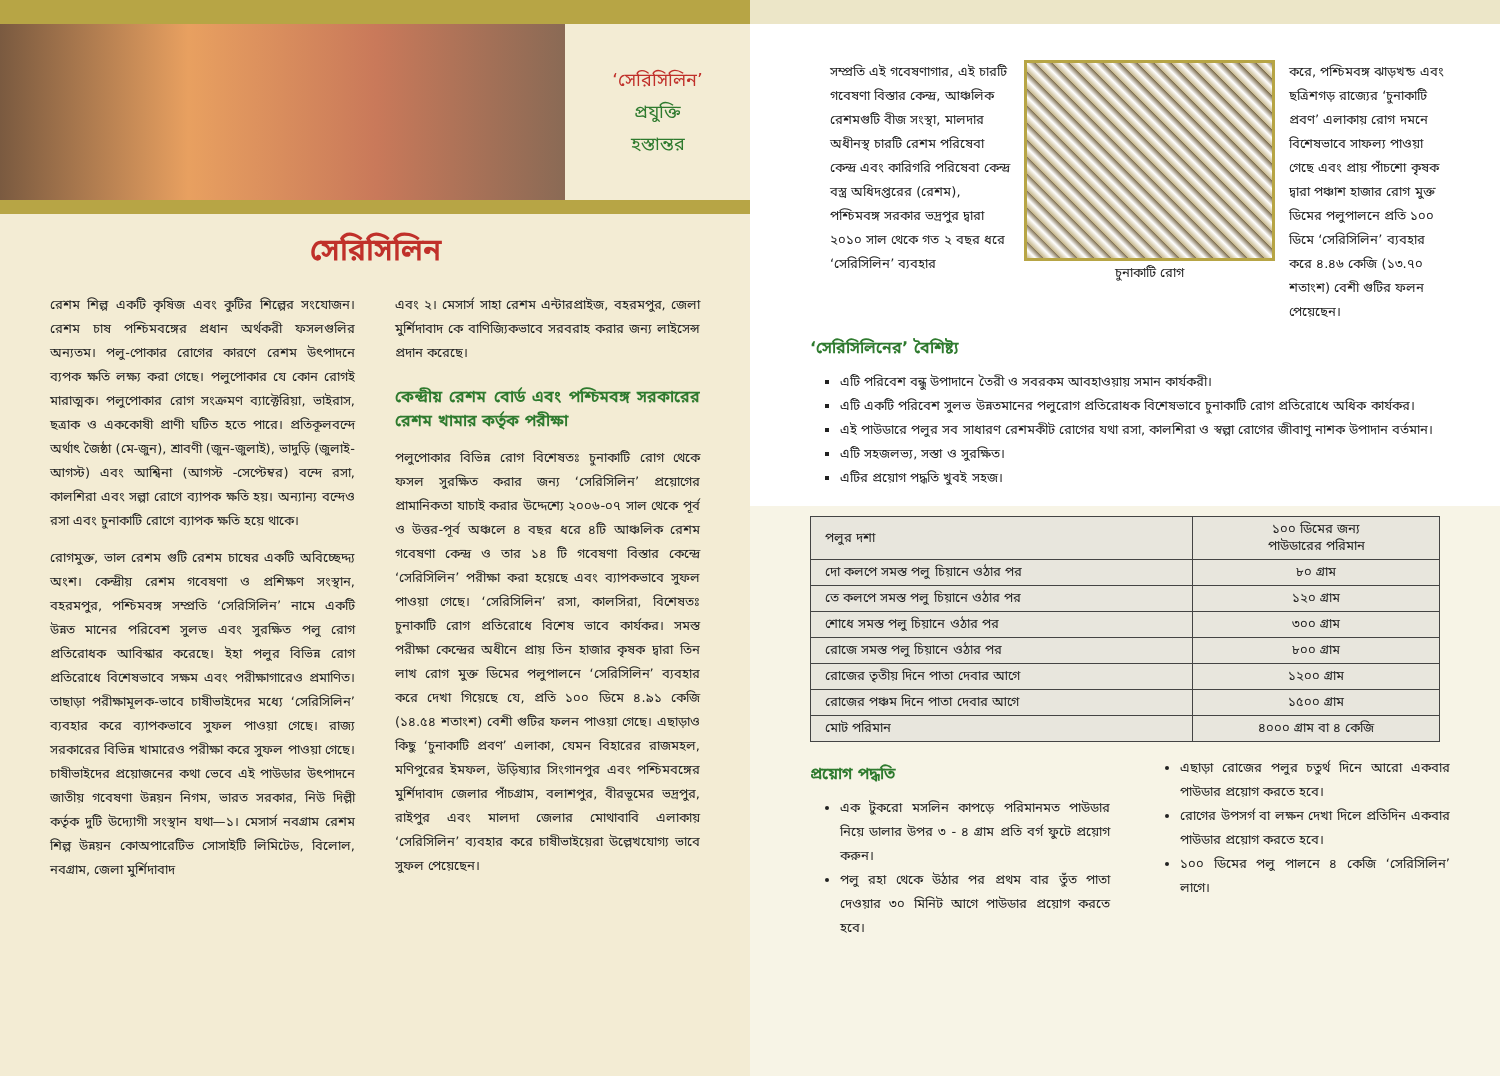‘সেরিসিলিন’
প্রযুক্তি
হস্তান্তর
সেরিসিলিন
রেশম শিল্প একটি কৃষিজ এবং কুটির শিল্পের সংযোজন। রেশম চাষ পশ্চিমবঙ্গের প্রধান অর্থকরী ফসলগুলির অন্যতম। পলু-পোকার রোগের কারণে রেশম উৎপাদনে ব্যপক ক্ষতি লক্ষ্য করা গেছে। পলুপোকার যে কোন রোগই মারাত্মক। পলুপোকার রোগ সংক্রমণ ব্যাক্টেরিয়া, ভাইরাস, ছত্রাক ও এককোষী প্রাণী ঘটিত হতে পারে। প্রতিকূলবন্দে অর্থাৎ জৈষ্ঠা (মে-জুন), শ্রাবণী (জুন-জুলাই), ভাদুড়ি (জুলাই-আগস্ট) এবং আশ্বিনা (আগস্ট -সেপ্টেম্বর) বন্দে রসা, কালশিরা এবং সল্পা রোগে ব্যাপক ক্ষতি হয়। অন্যান্য বন্দেও রসা এবং চুনাকাটি রোগে ব্যাপক ক্ষতি হয়ে থাকে।
রোগমুক্ত, ভাল রেশম গুটি রেশম চাষের একটি অবিচ্ছেদ্দ্য অংশ। কেন্দ্রীয় রেশম গবেষণা ও প্রশিক্ষণ সংস্থান, বহরমপুর, পশ্চিমবঙ্গ সম্প্রতি ‘সেরিসিলিন’ নামে একটি উন্নত মানের পরিবেশ সুলভ এবং সুরক্ষিত পলু রোগ প্রতিরোধক আবিস্কার করেছে। ইহা পলুর বিভিন্ন রোগ প্রতিরোধে বিশেষভাবে সক্ষম এবং পরীক্ষাগারেও প্রমাণিত। তাছাড়া পরীক্ষামূলক-ভাবে চাষীভাইদের মধ্যে ‘সেরিসিলিন’ ব্যবহার করে ব্যাপকভাবে সুফল পাওয়া গেছে। রাজ্য সরকারের বিভিন্ন খামারেও পরীক্ষা করে সুফল পাওয়া গেছে। চাষীভাইদের প্রয়োজনের কথা ভেবে এই পাউডার উৎপাদনে জাতীয় গবেষণা উন্নয়ন নিগম, ভারত সরকার, নিউ দিল্লী কর্তৃক দুটি উদ্যোগী সংস্থান যথা—১। মেসার্স নবগ্রাম রেশম শিল্প উন্নয়ন কোঅপারেটিভ সোসাইটি লিমিটেড, বিলোল, নবগ্রাম, জেলা মুর্শিদাবাদ
এবং ২। মেসার্স সাহা রেশম এন্টারপ্রাইজ, বহরমপুর, জেলা মুর্শিদাবাদ কে বাণিজ্যিকভাবে সরবরাহ করার জন্য লাইসেন্স প্রদান করেছে।
কেন্দ্রীয় রেশম বোর্ড এবং পশ্চিমবঙ্গ সরকারের রেশম খামার কর্তৃক পরীক্ষা
পলুপোকার বিভিন্ন রোগ বিশেষতঃ চুনাকাটি রোগ থেকে ফসল সুরক্ষিত করার জন্য ‘সেরিসিলিন’ প্রয়োগের প্রামানিকতা যাচাই করার উদ্দেশ্যে ২০০৬-০৭ সাল থেকে পূর্ব ও উত্তর-পূর্ব অঞ্চলে ৪ বছর ধরে ৪টি আঞ্চলিক রেশম গবেষণা কেন্দ্র ও তার ১৪ টি গবেষণা বিস্তার কেন্দ্রে ‘সেরিসিলিন’ পরীক্ষা করা হয়েছে এবং ব্যাপকভাবে সুফল পাওয়া গেছে। ‘সেরিসিলিন’ রসা, কালসিরা, বিশেষতঃ চুনাকাটি রোগ প্রতিরোধে বিশেষ ভাবে কার্যকর। সমস্ত পরীক্ষা কেন্দ্রের অধীনে প্রায় তিন হাজার কৃষক দ্বারা তিন লাখ রোগ মুক্ত ডিমের পলুপালনে ‘সেরিসিলিন’ ব্যবহার করে দেখা গিয়েছে যে, প্রতি ১০০ ডিমে ৪.৯১ কেজি (১৪.৫৪ শতাংশ) বেশী গুটির ফলন পাওয়া গেছে। এছাড়াও কিছু ‘চুনাকাটি প্রবণ’ এলাকা, যেমন বিহারের রাজমহল, মণিপুরের ইমফল, উড়িষ্যার সিংগানপুর এবং পশ্চিমবঙ্গের মুর্শিদাবাদ জেলার পাঁচগ্রাম, বলাশপুর, বীরভূমের ভদ্রপুর, রাইপুর এবং মালদা জেলার মোথাবাবি এলাকায় ‘সেরিসিলিন’ ব্যবহার করে চাষীভাইয়েরা উল্লেখযোগ্য ভাবে সুফল পেয়েছেন।
সম্প্রতি এই গবেষণাগার, এই চারটি গবেষণা বিস্তার কেন্দ্র, আঞ্চলিক রেশমগুটি বীজ সংস্থা, মালদার অধীনস্থ চারটি রেশম পরিষেবা কেন্দ্র এবং কারিগরি পরিষেবা কেন্দ্র বস্ত্র অধিদপ্তরের (রেশম), পশ্চিমবঙ্গ সরকার ভদ্রপুর দ্বারা ২০১০ সাল থেকে গত ২ বছর ধরে ‘সেরিসিলিন’ ব্যবহার
চুনাকাটি রোগ করে, পশ্চিমবঙ্গ ঝাড়খন্ড এবং ছত্রিশগড় রাজ্যের ‘চুনাকাটি প্রবণ’ এলাকায় রোগ দমনে বিশেষভাবে সাফল্য পাওয়া গেছে এবং প্রায় পাঁচশো কৃষক দ্বারা পঞ্চাশ হাজার রোগ মুক্ত ডিমের পলুপালনে প্রতি ১০০ ডিমে ‘সেরিসিলিন’ ব্যবহার করে ৪.৪৬ কেজি (১৩.৭০ শতাংশ) বেশী গুটির ফলন পেয়েছেন।
‘সেরিসিলিনের’ বৈশিষ্ট্য
এটি পরিবেশ বন্ধু উপাদানে তৈরী ও সবরকম আবহাওয়ায় সমান কার্যকরী।
এটি একটি পরিবেশ সুলভ উন্নতমানের পলুরোগ প্রতিরোধক বিশেষভাবে চুনাকাটি রোগ প্রতিরোধে অধিক কার্যকর।
এই পাউডারে পলুর সব সাধারণ রেশমকীট রোগের যথা রসা, কালশিরা ও স্বল্পা রোগের জীবাণু নাশক উপাদান বর্তমান।
এটি সহজলভ্য, সস্তা ও সুরক্ষিত।
এটির প্রয়োগ পদ্ধতি খুবই সহজ।
| পলুর দশা | ১০০ ডিমের জন্য পাউডারের পরিমান |
| --- | --- |
| দো কলপে সমস্ত পলু চিয়ানে ওঠার পর | ৮০ গ্রাম |
| তে কলপে সমস্ত পলু চিয়ানে ওঠার পর | ১২০ গ্রাম |
| শোধে সমস্ত পলু চিয়ানে ওঠার পর | ৩০০ গ্রাম |
| রোজে সমস্ত পলু চিয়ানে ওঠার পর | ৮০০ গ্রাম |
| রোজের তৃতীয় দিনে পাতা দেবার আগে | ১২০০ গ্রাম |
| রোজের পঞ্চম দিনে পাতা দেবার আগে | ১৫০০ গ্রাম |
| মোট পরিমান | ৪০০০ গ্রাম বা ৪ কেজি |
প্রয়োগ পদ্ধতি
এক টুকরো মসলিন কাপড়ে পরিমানমত পাউডার নিয়ে ডালার উপর ৩ - ৪ গ্রাম প্রতি বর্গ ফুটে প্রয়োগ করুন।
পলু রহা থেকে উঠার পর প্রথম বার তুঁত পাতা দেওয়ার ৩০ মিনিট আগে পাউডার প্রয়োগ করতে হবে।
এছাড়া রোজের পলুর চতুর্থ দিনে আরো একবার পাউডার প্রয়োগ করতে হবে।
রোগের উপসর্গ বা লক্ষন দেখা দিলে প্রতিদিন একবার পাউডার প্রয়োগ করতে হবে।
১০০ ডিমের পলু পালনে ৪ কেজি ‘সেরিসিলিন’ লাগে।